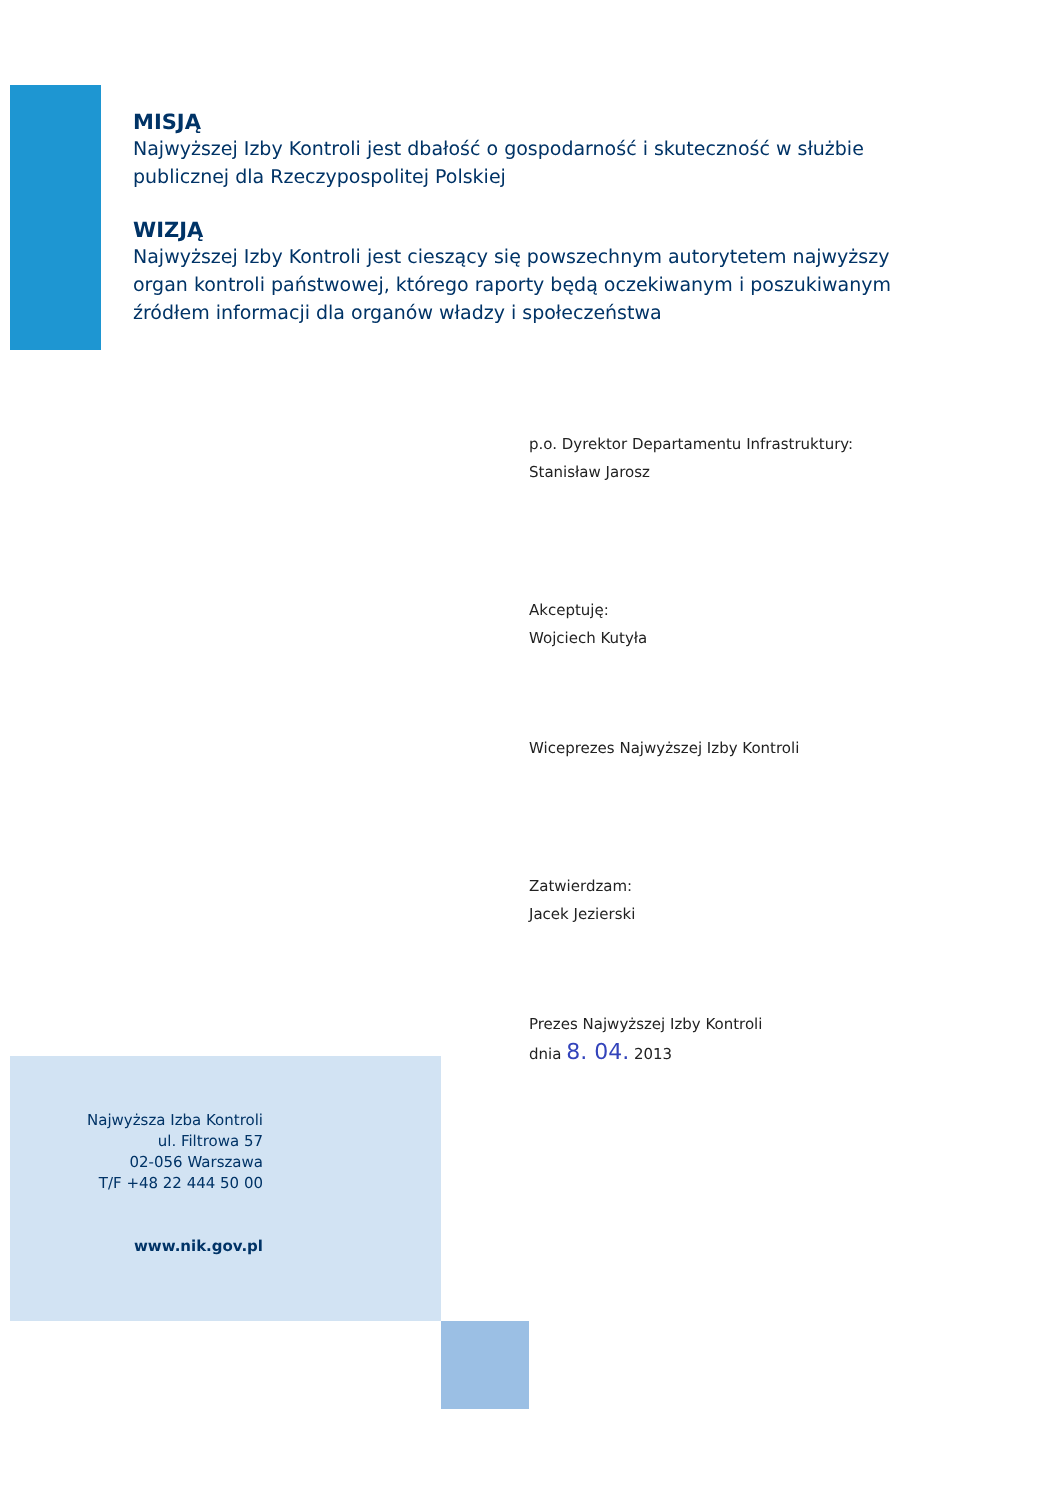MISJĄ
Najwyższej Izby Kontroli jest dbałość o gospodarność i skuteczność w służbie publicznej dla Rzeczypospolitej Polskiej
WIZJĄ
Najwyższej Izby Kontroli jest cieszący się powszechnym autorytetem najwyższy organ kontroli państwowej, którego raporty będą oczekiwanym i poszukiwanym źródłem informacji dla organów władzy i społeczeństwa
p.o. Dyrektor Departamentu Infrastruktury:
Stanisław Jarosz
Akceptuję:
Wojciech Kutyła
Wiceprezes Najwyższej Izby Kontroli
Zatwierdzam:
Jacek Jezierski
Prezes Najwyższej Izby Kontroli
dnia 8. 04. 2013
Najwyższa Izba Kontroli
ul. Filtrowa 57
02-056 Warszawa
T/F +48 22 444 50 00
www.nik.gov.pl